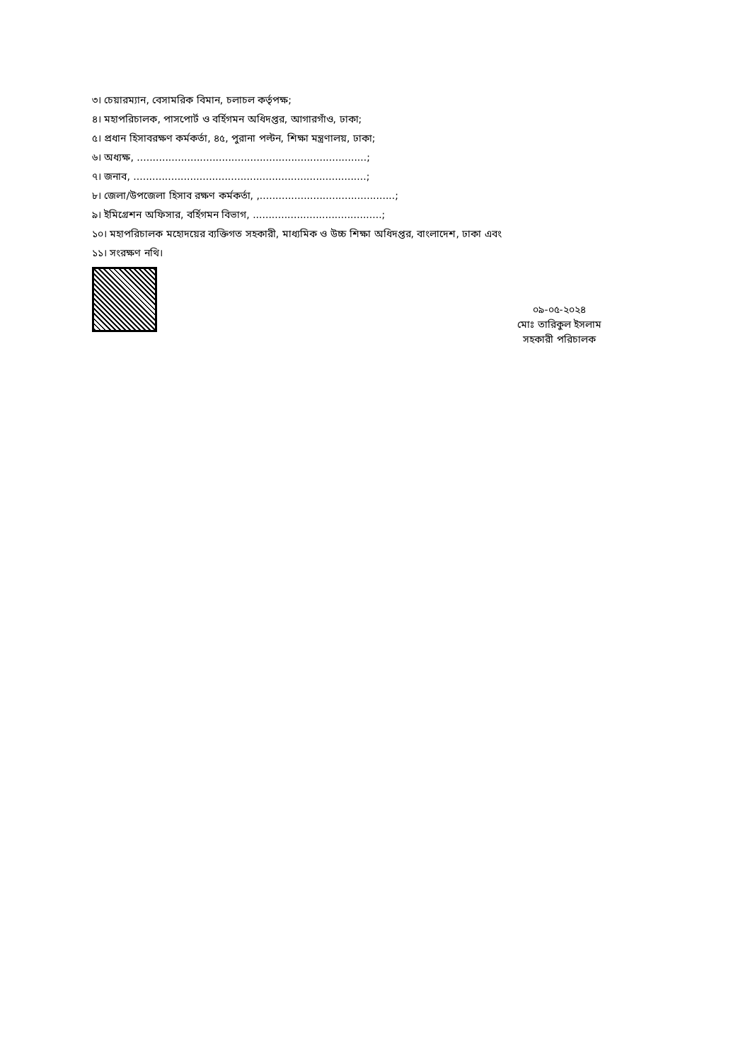৩। চেয়ারম্যান, বেসামরিক বিমান, চলাচল কর্তৃপক্ষ;
৪। মহাপরিচালক, পাসপোর্ট ও বর্হিগমন অধিদপ্তর, আগারগাঁও, ঢাকা;
৫। প্রধান হিসাবরক্ষণ কর্মকর্তা, ৪৫, পুরানা পল্টন, শিক্ষা মন্ত্রণালয়, ঢাকা;
৬। অধ্যক্ষ, .........................................................................;
৭। জনাব, ..........................................................................;
৮। জেলা/উপজেলা হিসাব রক্ষণ কর্মকর্তা, ,...........................................;
৯। ইমিগ্রেশন অফিসার, বর্হিগমন বিভাগ, .........................................;
১০। মহাপরিচালক মহোদয়ের ব্যক্তিগত সহকারী, মাধ্যমিক ও উচ্চ শিক্ষা অধিদপ্তর, বাংলাদেশ, ঢাকা এবং
১১। সংরক্ষণ নথি।
০৯-০৫-২০২৪
মোঃ তারিকুল ইসলাম
সহকারী পরিচালক